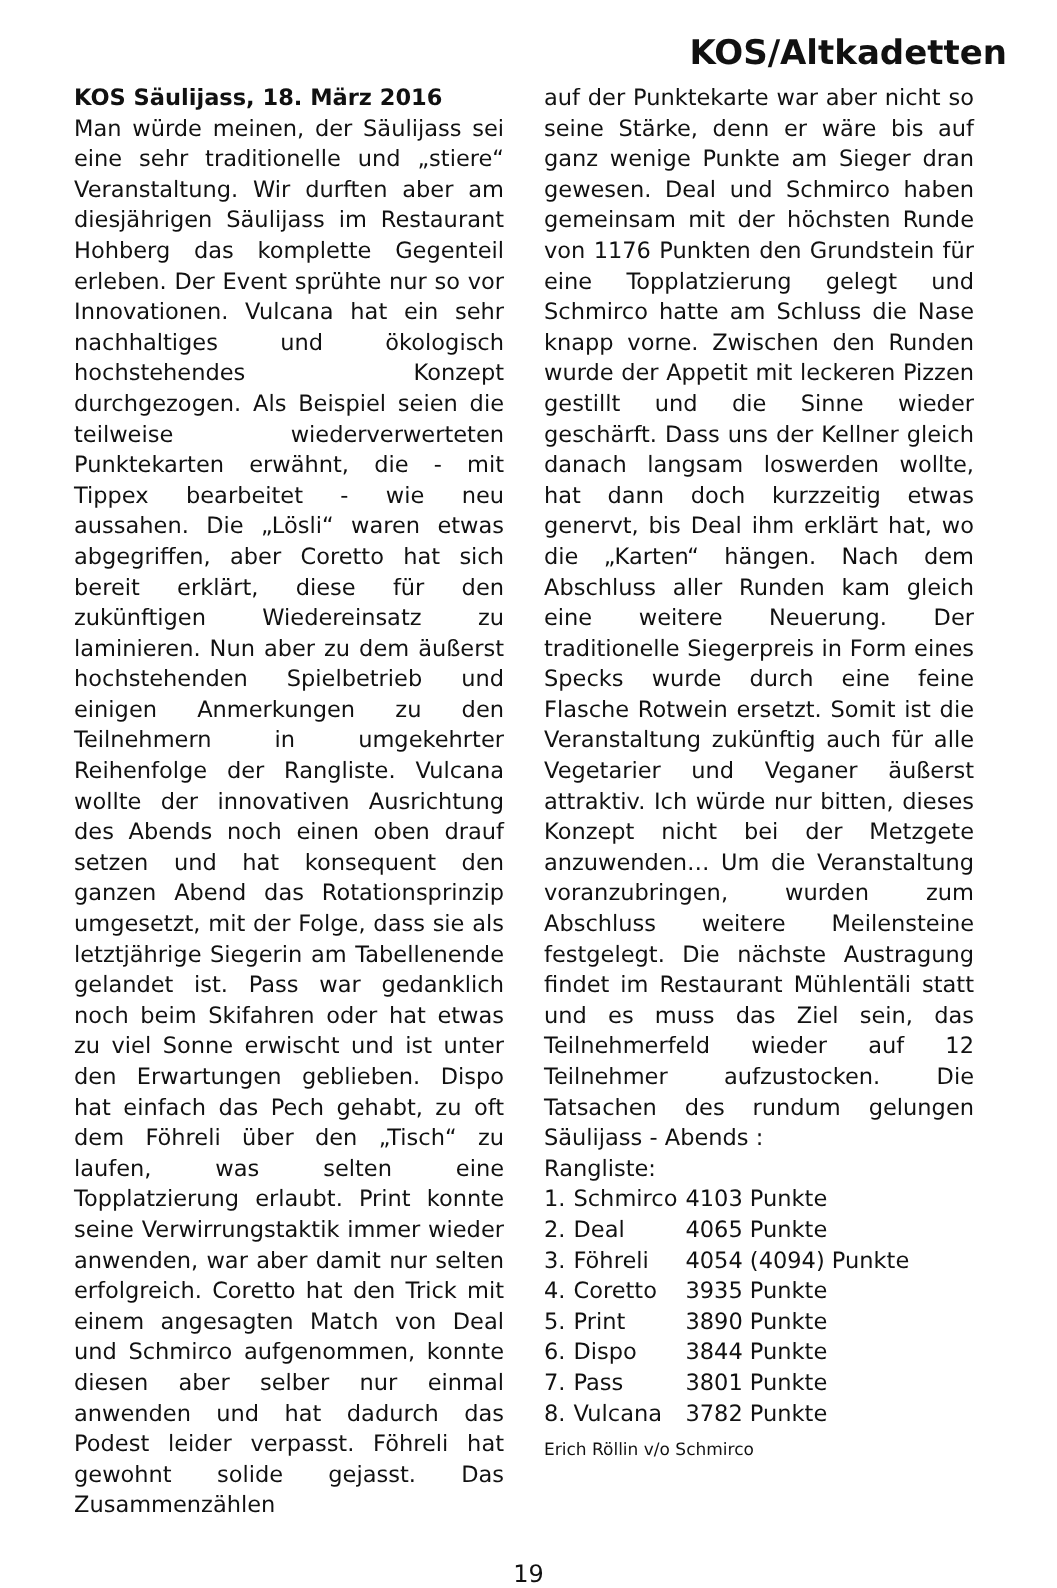KOS/Altkadetten
KOS Säulijass, 18. März 2016
Man würde meinen, der Säulijass sei eine sehr traditionelle und „stiere“ Veranstaltung. Wir durften aber am diesjährigen Säulijass im Restaurant Hohberg das komplette Gegenteil erleben. Der Event sprühte nur so vor Innovationen. Vulcana hat ein sehr nachhaltiges und ökologisch hochstehendes Konzept durchgezogen. Als Beispiel seien die teilweise wiederverwerteten Punktekarten erwähnt, die - mit Tippex bearbeitet - wie neu aussahen. Die „Lösli“ waren etwas abgegriffen, aber Coretto hat sich bereit erklärt, diese für den zukünftigen Wiedereinsatz zu laminieren. Nun aber zu dem äußerst hochstehenden Spielbetrieb und einigen Anmerkungen zu den Teilnehmern in umgekehrter Reihenfolge der Rangliste. Vulcana wollte der innovativen Ausrichtung des Abends noch einen oben drauf setzen und hat konsequent den ganzen Abend das Rotationsprinzip umgesetzt, mit der Folge, dass sie als letztjährige Siegerin am Tabellenende gelandet ist. Pass war gedanklich noch beim Skifahren oder hat etwas zu viel Sonne erwischt und ist unter den Erwartungen geblieben. Dispo hat einfach das Pech gehabt, zu oft dem Föhreli über den „Tisch“ zu laufen, was selten eine Topplatzierung erlaubt. Print konnte seine Verwirrungstaktik immer wieder anwenden, war aber damit nur selten erfolgreich. Coretto hat den Trick mit einem angesagten Match von Deal und Schmirco aufgenommen, konnte diesen aber selber nur einmal anwenden und hat dadurch das Podest leider verpasst. Föhreli hat gewohnt solide gejasst. Das Zusammenzählen
auf der Punktekarte war aber nicht so seine Stärke, denn er wäre bis auf ganz wenige Punkte am Sieger dran gewesen. Deal und Schmirco haben gemeinsam mit der höchsten Runde von 1176 Punkten den Grundstein für eine Topplatzierung gelegt und Schmirco hatte am Schluss die Nase knapp vorne. Zwischen den Runden wurde der Appetit mit leckeren Pizzen gestillt und die Sinne wieder geschärft. Dass uns der Kellner gleich danach langsam loswerden wollte, hat dann doch kurzzeitig etwas genervt, bis Deal ihm erklärt hat, wo die „Karten“ hängen. Nach dem Abschluss aller Runden kam gleich eine weitere Neuerung. Der traditionelle Siegerpreis in Form eines Specks wurde durch eine feine Flasche Rotwein ersetzt. Somit ist die Veranstaltung zukünftig auch für alle Vegetarier und Veganer äußerst attraktiv. Ich würde nur bitten, dieses Konzept nicht bei der Metzgete anzuwenden… Um die Veranstaltung voranzubringen, wurden zum Abschluss weitere Meilensteine festgelegt. Die nächste Austragung findet im Restaurant Mühlentäli statt und es muss das Ziel sein, das Teilnehmerfeld wieder auf 12 Teilnehmer aufzustocken. Die Tatsachen des rundum gelungen Säulijass - Abends :
Rangliste:
| 1. | Schmirco | 4103 Punkte |
| 2. | Deal | 4065 Punkte |
| 3. | Föhreli | 4054 (4094) Punkte |
| 4. | Coretto | 3935 Punkte |
| 5. | Print | 3890 Punkte |
| 6. | Dispo | 3844 Punkte |
| 7. | Pass | 3801 Punkte |
| 8. | Vulcana | 3782 Punkte |
Erich Röllin v/o Schmirco
19